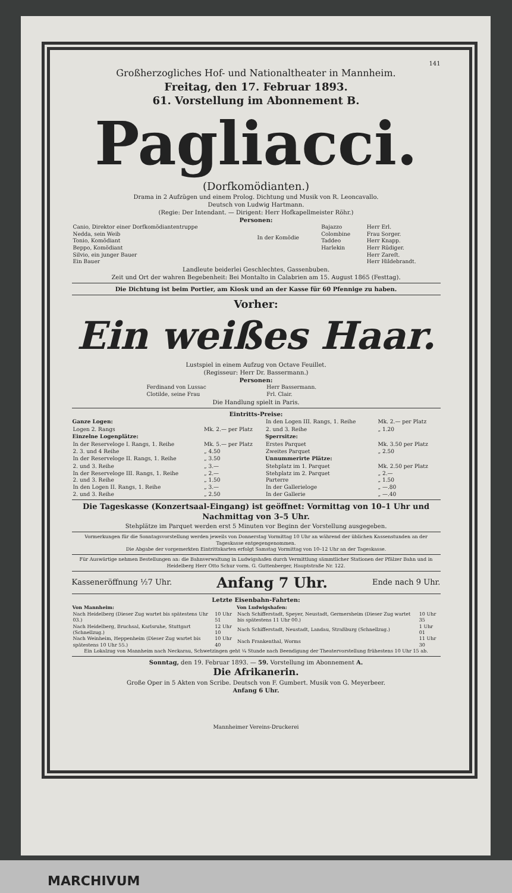141
Großherzogliches Hof- und Nationaltheater in Mannheim.
Freitag, den 17. Februar 1893.
61. Vorstellung im Abonnement B.
Pagliacci.
(Dorfkomödianten.)
Drama in 2 Aufzügen und einem Prolog. Dichtung und Musik von R. Leoncavallo.
Deutsch von Ludwig Hartmann.
(Regie: Der Intendant. — Dirigent: Herr Hofkapellmeister Röhr.)
Personen:
| Canio, Direktor einer Dorfkomödiantentruppe | In der Komödie | Bajazzo | Herr Erl. |
| Nedda, sein Weib | | Colombine | Frau Sorger. |
| Tonio, Komödiant | | Taddeo | Herr Knapp. |
| Beppo, Komödiant | | Harlekin | Herr Rüdiger. |
| Silvio, ein junger Bauer | | | Herr Zareſt. |
| Ein Bauer | | | Herr Hildebrandt. |
Landleute beiderlei Geschlechtes, Gassenbuben.
Zeit und Ort der wahren Begebenheit: Bei Montalto in Calabrien am 15. August 1865 (Festtag).
Die Dichtung ist beim Portier, am Kiosk und an der Kasse für 60 Pfennige zu haben.
Vorher:
Ein weißes Haar.
Lustspiel in einem Aufzug von Octave Feuillet.
(Regisseur: Herr Dr. Bassermann.)
Personen:
| Ferdinand von Lussac | Herr Bassermann. |
| Clotilde, seine Frau | Frl. Clair. |
Die Handlung spielt in Paris.
Eintritts-Preise:
| Ganze Logen: | | In den Logen III. Rangs, 1. Reihe | Mk. 2.— per Platz |
| Logen 2. Rangs | Mk. 2.— per Platz | 2. und 3. Reihe | „ 1.20 |
| Einzelne Logenplätze: | | Sperrsitze: | |
| In der Reserveloge I. Rangs, 1. Reihe | Mk. 5.— per Platz | Erstes Parquet | Mk. 3.50 per Platz |
| 2. 3. und 4 Reihe | „ 4.50 | Zweites Parquet | „ 2.50 |
| In der Reserveloge II. Rangs, 1. Reihe | „ 3.50 | Unnummerirte Plätze: | |
| 2. und 3. Reihe | „ 3.— | Stehplatz im 1. Parquet | Mk. 2.50 per Platz |
| In der Reserveloge III. Rangs, 1. Reihe | „ 2.— | Stehplatz im 2. Parquet | „ 2.— |
| 2. und 3. Reihe | „ 1.50 | Parterre | „ 1.50 |
| In den Logen II. Rangs, 1. Reihe | „ 3.— | In der Gallerieloge | „ —.80 |
| 2. und 3. Reihe | „ 2.50 | In der Gallerie | „ —.40 |
Die Tageskasse (Konzertsaal-Eingang) ist geöffnet: Vormittag von 10–1 Uhr und Nachmittag von 3–5 Uhr.
Stehplätze im Parquet werden erst 5 Minuten vor Beginn der Vorstellung ausgegeben.
Vormerkungen für die Sonntagsvorstellung werden jeweils von Donnerstag Vormittag 10 Uhr an während der üblichen Kassenstunden an der Tageskasse entgegengenommen.
Die Abgabe der vorgemerkten Eintrittskarten erfolgt Samstag Vormittag von 10–12 Uhr an der Tageskasse.
Für Auswärtige nehmen Bestellungen an: die Bahnverwaltung in Ludwigshafen durch Vermittlung sämmtlicher Stationen der Pfälzer Bahn und in Heidelberg Herr Otto Schur vorm. G. Guttenberger, Hauptstraße Nr. 122.
Kasseneröffnung ½7 Uhr. Anfang 7 Uhr. Ende nach 9 Uhr.
Letzte Eisenbahn-Fahrten:
| Von Mannheim: | | Von Ludwigshafen: | |
| --- | --- | --- | --- |
| Nach Heidelberg (Dieser Zug wartet bis spätestens Uhr 03.) | 10 Uhr 51 | Nach Schifferstadt, Speyer, Neustadt, Germersheim (Dieser Zug wartet bis spätestens 11 Uhr 00.) | 10 Uhr 35 |
| Nach Heidelberg, Bruchsal, Karlsruhe, Stuttgart (Schnellzug.) | 12 Uhr 10 | Nach Schifferstadt, Neustadt, Landau, Straßburg (Schnellzug.) | 1 Uhr 01 |
| Nach Weinheim, Heppenheim (Dieser Zug wartet bis spätestens 10 Uhr 55.) | 10 Uhr 40 | Nach Frankenthal, Worms | 11 Uhr 30 |
Ein Lokalzug von Mannheim nach Neckarau, Schwetzingen geht ¼ Stunde nach Beendigung der Theatervorstellung frühestens 10 Uhr 15 ab.
Sonntag, den 19. Februar 1893. — 59. Vorstellung im Abonnement A.
Die Afrikanerin.
Große Oper in 5 Akten von Scribe. Deutsch von F. Gumbert. Musik von G. Meyerbeer.
Anfang 6 Uhr.
Mannheimer Vereins-Druckerei
MARCHIVUM